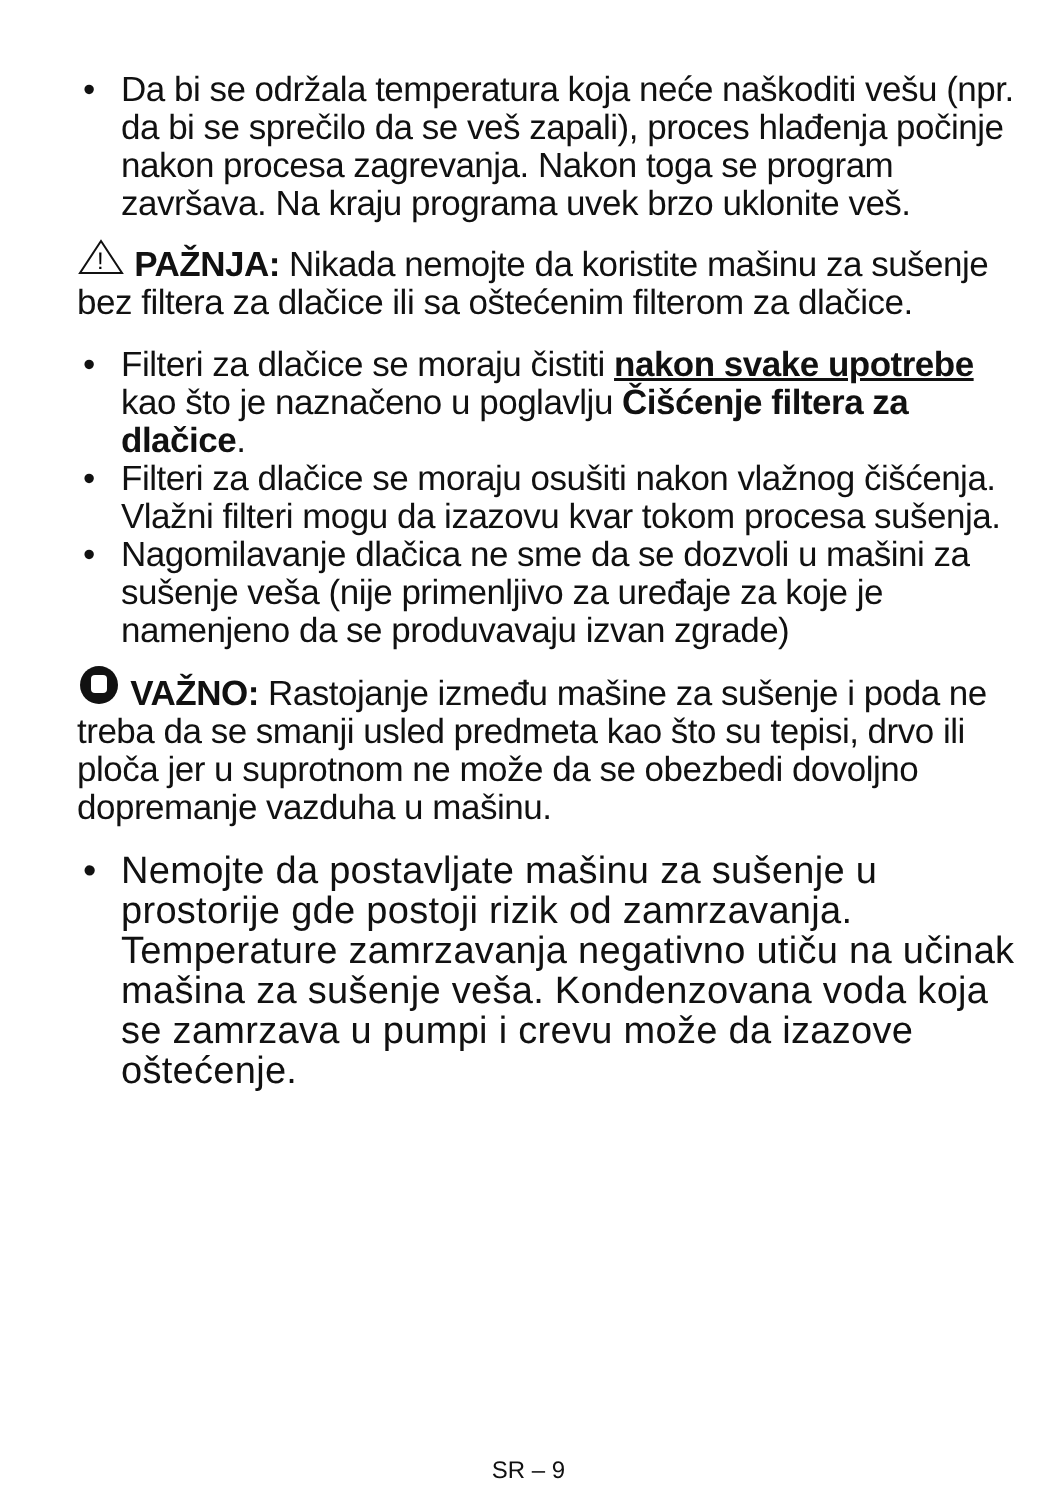• Da bi se održala temperatura koja neće naškoditi vešu (npr. da bi se sprečilo da se veš zapali), proces hlađenja počinje nakon procesa zagrevanja. Nakon toga se program završava. Na kraju programa uvek brzo uklonite veš.
!
PAŽNJA: Nikada nemojte da koristite mašinu za sušenje bez filtera za dlačice ili sa oštećenim filterom za dlačice.
• Filteri za dlačice se moraju čistiti nakon svake upotrebe kao što je naznačeno u poglavlju Čišćenje filtera za dlačice.
• Filteri za dlačice se moraju osušiti nakon vlažnog čišćenja. Vlažni filteri mogu da izazovu kvar tokom procesa sušenja.
• Nagomilavanje dlačica ne sme da se dozvoli u mašini za sušenje veša (nije primenljivo za uređaje za koje je namenjeno da se produvavaju izvan zgrade)
VAŽNO: Rastojanje između mašine za sušenje i poda ne treba da se smanji usled predmeta kao što su tepisi, drvo ili ploča jer u suprotnom ne može da se obezbedi dovoljno dopremanje vazduha u mašinu.
• Nemojte da postavljate mašinu za sušenje u prostorije gde postoji rizik od zamrzavanja. Temperature zamrzavanja negativno utiču na učinak mašina za sušenje veša. Kondenzovana voda koja se zamrzava u pumpi i crevu može da izazove oštećenje.
SR – 9